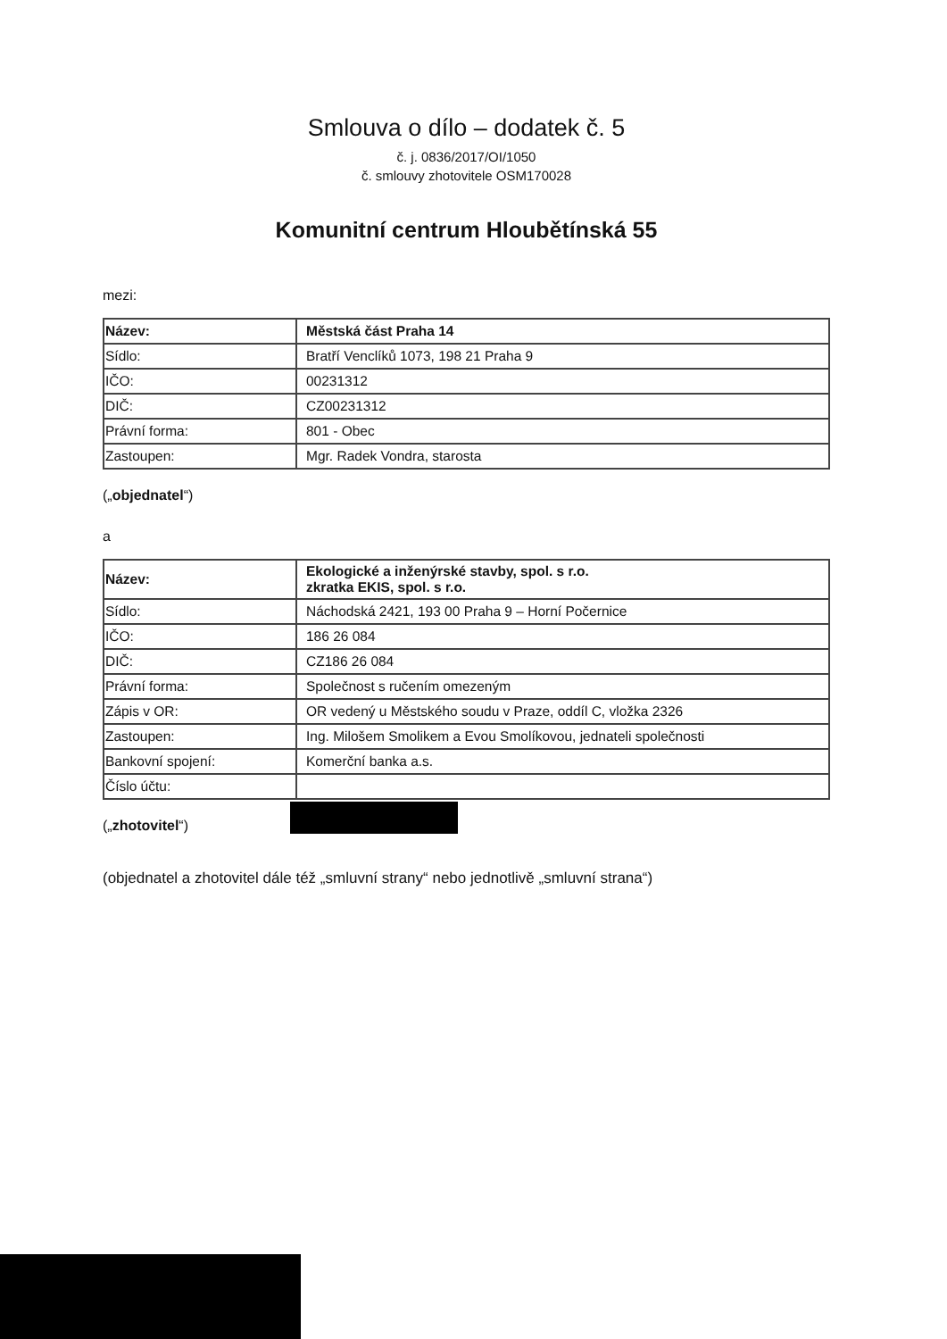Smlouva o dílo – dodatek č. 5
č. j. 0836/2017/OI/1050
č. smlouvy zhotovitele OSM170028
Komunitní centrum Hloubětínská 55
mezi:
| Název: | Městská část Praha 14 |
| Sídlo: | Bratří Venclíků 1073, 198 21 Praha 9 |
| IČO: | 00231312 |
| DIČ: | CZ00231312 |
| Právní forma: | 801 - Obec |
| Zastoupen: | Mgr. Radek Vondra, starosta |
(„objednatel“)
a
| Název: | Ekologické a inženýrské stavby, spol. s r.o. zkratka EKIS, spol. s r.o. |
| Sídlo: | Náchodská 2421, 193 00 Praha 9 – Horní Počernice |
| IČO: | 186 26 084 |
| DIČ: | CZ186 26 084 |
| Právní forma: | Společnost s ručením omezeným |
| Zápis v OR: | OR vedený u Městského soudu v Praze, oddíl C, vložka 2326 |
| Zastoupen: | Ing. Milošem Smolikem a Evou Smolíkovou, jednateli společnosti |
| Bankovní spojení: | Komerční banka a.s. |
| Číslo účtu: | |
(„zhotovitel“)
(objednatel a zhotovitel dále též „smluvní strany“ nebo jednotlivě „smluvní strana“)